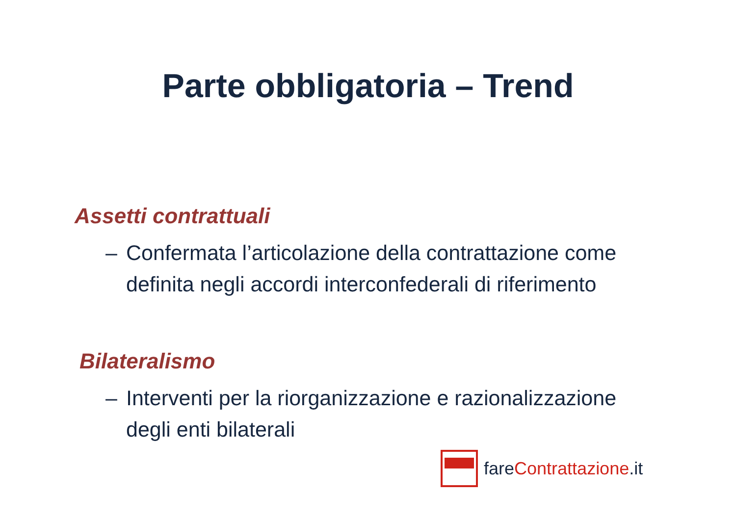Parte obbligatoria – Trend
Assetti contrattuali
– Confermata l’articolazione della contrattazione come definita negli accordi interconfederali di riferimento
Bilateralismo
– Interventi per la riorganizzazione e razionalizzazione degli enti bilaterali
fareContrattazione.it